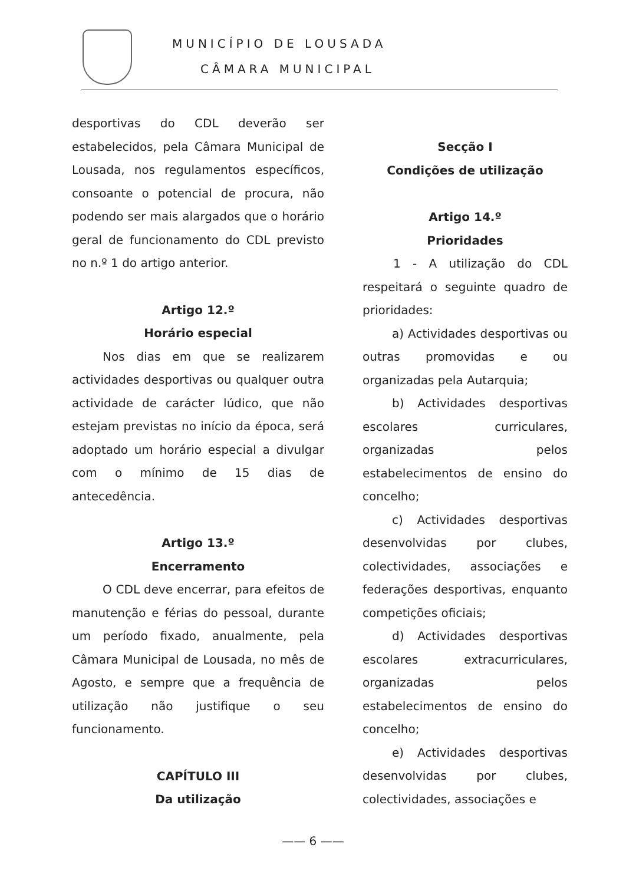MUNICÍPIO DE LOUSADA
CÂMARA MUNICIPAL
desportivas do CDL deverão ser estabelecidos, pela Câmara Municipal de Lousada, nos regulamentos específicos, consoante o potencial de procura, não podendo ser mais alargados que o horário geral de funcionamento do CDL previsto no n.º 1 do artigo anterior.
Artigo 12.º
Horário especial
Nos dias em que se realizarem actividades desportivas ou qualquer outra actividade de carácter lúdico, que não estejam previstas no início da época, será adoptado um horário especial a divulgar com o mínimo de 15 dias de antecedência.
Artigo 13.º
Encerramento
O CDL deve encerrar, para efeitos de manutenção e férias do pessoal, durante um período fixado, anualmente, pela Câmara Municipal de Lousada, no mês de Agosto, e sempre que a frequência de utilização não justifique o seu funcionamento.
CAPÍTULO III
Da utilização
Secção I
Condições de utilização
Artigo 14.º
Prioridades
1 - A utilização do CDL respeitará o seguinte quadro de prioridades:
a) Actividades desportivas ou outras promovidas e ou organizadas pela Autarquia;
b) Actividades desportivas escolares curriculares, organizadas pelos estabelecimentos de ensino do concelho;
c) Actividades desportivas desenvolvidas por clubes, colectividades, associações e federações desportivas, enquanto competições oficiais;
d) Actividades desportivas escolares extracurriculares, organizadas pelos estabelecimentos de ensino do concelho;
e) Actividades desportivas desenvolvidas por clubes, colectividades, associações e
—— 6 ——